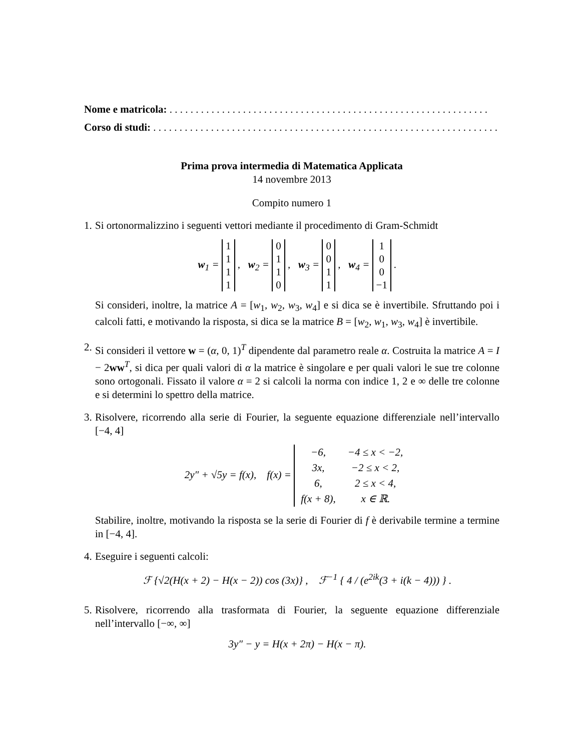Nome e matricola: . . . . . . . . . . . . . . . . . . . . . . . . . . . . . . . . . . . . . . . . . . . . . . . . . . . . . . . . . . . . .
Corso di studi: . . . . . . . . . . . . . . . . . . . . . . . . . . . . . . . . . . . . . . . . . . . . . . . . . . . . . . . . . . . . . . . . . .
Prima prova intermedia di Matematica Applicata
14 novembre 2013
Compito numero 1
1.
Si ortonormalizzino i seguenti vettori mediante il procedimento di Gram-Schmidt
w<sub>1</sub> = 1
1
1
1 , w<sub>2</sub> = 0
1
1
0 , w<sub>3</sub> = 0
0
1
1 , w<sub>4</sub> = 1
0
0
−1 .
Si consideri, inoltre, la matrice A = [w<sub>1</sub>, w<sub>2</sub>, w<sub>3</sub>, w<sub>4</sub>] e si dica se è invertibile. Sfruttando poi i calcoli fatti, e motivando la risposta, si dica se la matrice B = [w<sub>2</sub>, w<sub>1</sub>, w<sub>3</sub>, w<sub>4</sub>] è invertibile.
2.
Si consideri il vettore w = (α, 0, 1)<sup>T</sup> dipendente dal parametro reale α. Costruita la matrice A = I − 2ww<sup>T</sup>, si dica per quali valori di α la matrice è singolare e per quali valori le sue tre colonne sono ortogonali. Fissato il valore α = 2 si calcoli la norma con indice 1, 2 e ∞ delle tre colonne e si determini lo spettro della matrice.
3.
Risolvere, ricorrendo alla serie di Fourier, la seguente equazione differenziale nell’intervallo [−4, 4]
2y″ + √5y = f(x), f(x) =
| −6, | −4 ≤ x < −2, |
| 3x, | −2 ≤ x < 2, |
| 6, | 2 ≤ x < 4, |
| f(x + 8), | x ∈ ℝ. |
Stabilire, inoltre, motivando la risposta se la serie di Fourier di f è derivabile termine a termine in [−4, 4].
4.
Eseguire i seguenti calcoli:
ℱ {√2(H(x + 2) − H(x − 2)) cos (3x)} , ℱ<sup>−1</sup> { 4 / (e<sup>2ik</sup>(3 + i(k − 4))) } .
5.
Risolvere, ricorrendo alla trasformata di Fourier, la seguente equazione differenziale nell’intervallo [−∞, ∞]
3y″ − y = H(x + 2π) − H(x − π).